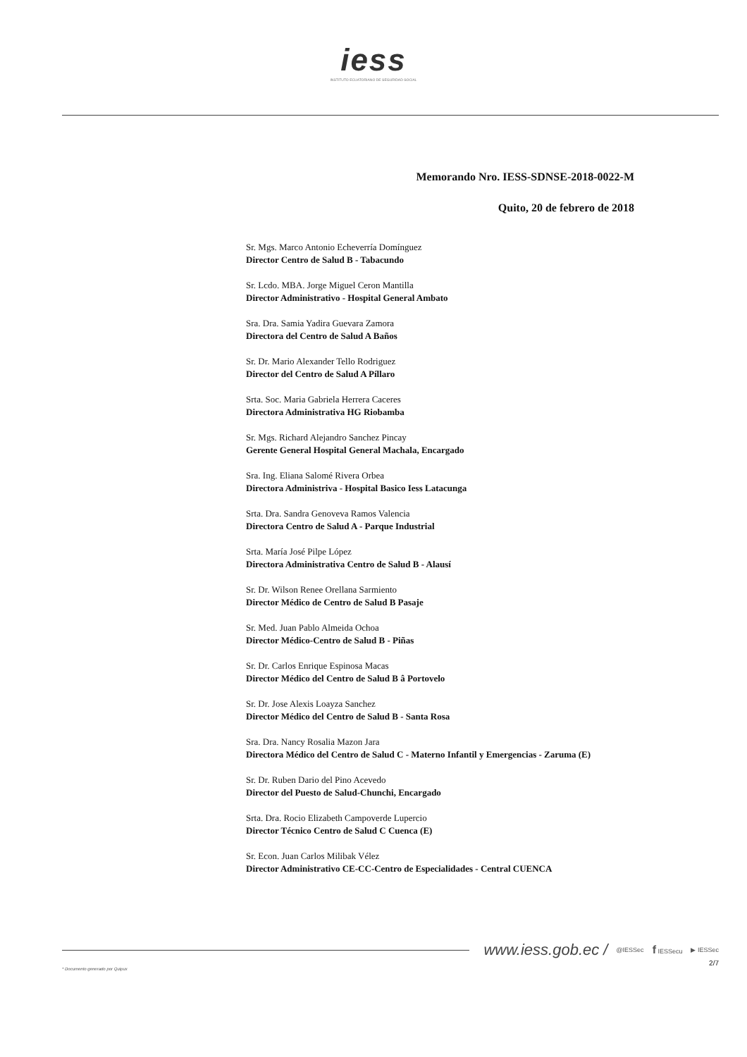iess
INSTITUTO ECUATORIANO DE SEGURIDAD SOCIAL
Memorando Nro. IESS-SDNSE-2018-0022-M
Quito, 20 de febrero de 2018
Sr. Mgs. Marco Antonio Echeverría Domínguez
Director Centro de Salud B - Tabacundo
Sr. Lcdo. MBA. Jorge Miguel Ceron Mantilla
Director Administrativo - Hospital General Ambato
Sra. Dra. Samia Yadira Guevara Zamora
Directora del Centro de Salud A Baños
Sr. Dr. Mario Alexander Tello Rodriguez
Director del Centro de Salud A Píllaro
Srta. Soc. Maria Gabriela Herrera Caceres
Directora Administrativa HG Riobamba
Sr. Mgs. Richard Alejandro Sanchez Pincay
Gerente General Hospital General Machala, Encargado
Sra. Ing. Eliana Salomé Rivera Orbea
Directora Administriva - Hospital Basico Iess Latacunga
Srta. Dra. Sandra Genoveva Ramos Valencia
Directora Centro de Salud A - Parque Industrial
Srta. María José Pilpe López
Directora Administrativa Centro de Salud B - Alausí
Sr. Dr. Wilson Renee Orellana Sarmiento
Director Médico de Centro de Salud B Pasaje
Sr. Med. Juan Pablo Almeida Ochoa
Director Médico-Centro de Salud B - Piñas
Sr. Dr. Carlos Enrique Espinosa Macas
Director Médico del Centro de Salud B â Portovelo
Sr. Dr. Jose Alexis Loayza Sanchez
Director Médico del Centro de Salud B - Santa Rosa
Sra. Dra. Nancy Rosalia Mazon Jara
Directora Médico del Centro de Salud C - Materno Infantil y Emergencias - Zaruma (E)
Sr. Dr. Ruben Dario del Pino Acevedo
Director del Puesto de Salud-Chunchi, Encargado
Srta. Dra. Rocio Elizabeth Campoverde Lupercio
Director Técnico Centro de Salud C Cuenca (E)
Sr. Econ. Juan Carlos Milibak Vélez
Director Administrativo CE-CC-Centro de Especialidades - Central CUENCA
www.iess.gob.ec / @IESSec f IESSecu ▶ IESSec
2/7
* Documento generado por Quipux